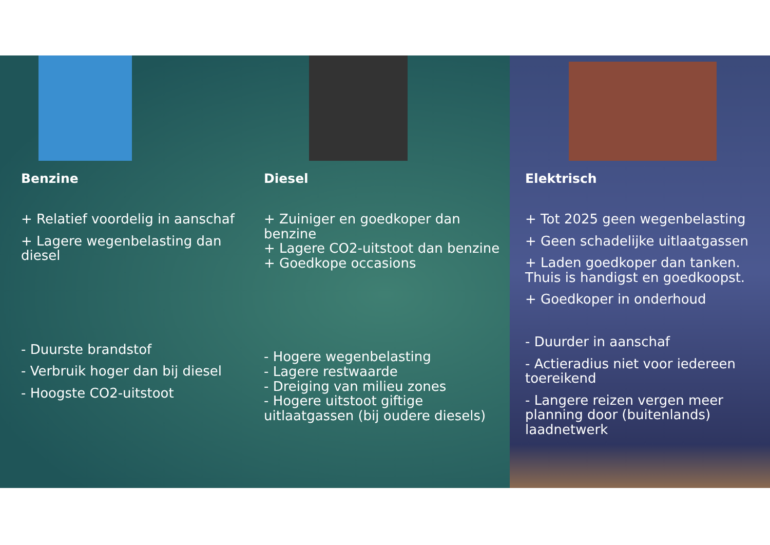Benzine
+ Relatief voordelig in aanschaf
+ Lagere wegenbelasting dan diesel
- Duurste brandstof
- Verbruik hoger dan bij diesel
- Hoogste CO2-uitstoot
Diesel
+ Zuiniger en goedkoper dan benzine
+ Lagere CO2-uitstoot dan benzine
+ Goedkope occasions
- Hogere wegenbelasting
- Lagere restwaarde
- Dreiging van milieu zones
- Hogere uitstoot giftige uitlaatgassen (bij oudere diesels)
Elektrisch
+ Tot 2025 geen wegenbelasting
+ Geen schadelijke uitlaatgassen
+ Laden goedkoper dan tanken. Thuis is handigst en goedkoopst.
+ Goedkoper in onderhoud
- Duurder in aanschaf
- Actieradius niet voor iedereen toereikend
- Langere reizen vergen meer planning door (buitenlands) laadnetwerk